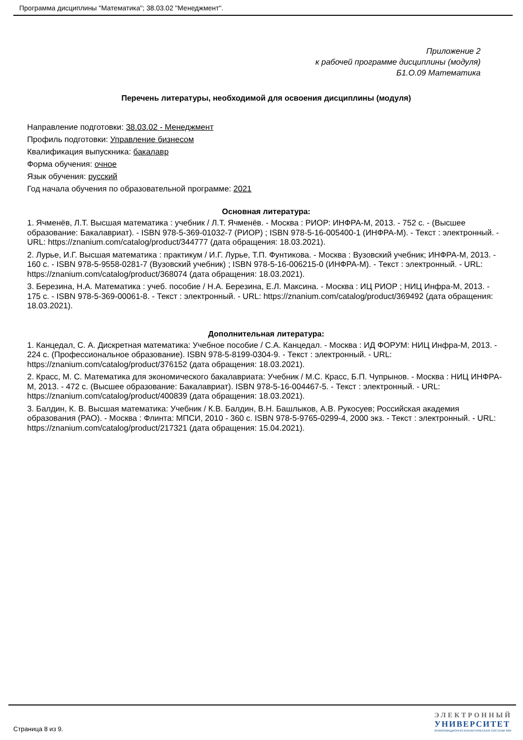Программа дисциплины "Математика"; 38.03.02 "Менеджмент".
Приложение 2
к рабочей программе дисциплины (модуля)
Б1.О.09 Математика
Перечень литературы, необходимой для освоения дисциплины (модуля)
Направление подготовки: 38.03.02 - Менеджмент
Профиль подготовки: Управление бизнесом
Квалификация выпускника: бакалавр
Форма обучения: очное
Язык обучения: русский
Год начала обучения по образовательной программе: 2021
Основная литература:
1. Ячменёв, Л.Т. Высшая математика : учебник / Л.Т. Ячменёв. - Москва : РИОР: ИНФРА-М, 2013. - 752 с. - (Высшее образование: Бакалавриат). - ISBN 978-5-369-01032-7 (РИОР) ; ISBN 978-5-16-005400-1 (ИНФРА-М). - Текст : электронный. - URL: https://znanium.com/catalog/product/344777 (дата обращения: 18.03.2021).
2. Лурье, И.Г. Высшая математика : практикум / И.Г. Лурье, Т.П. Фунтикова. - Москва : Вузовский учебник; ИНФРА-М, 2013. - 160 с. - ISBN 978-5-9558-0281-7 (Вузовский учебник) ; ISBN 978-5-16-006215-0 (ИНФРА-М). - Текст : электронный. - URL: https://znanium.com/catalog/product/368074 (дата обращения: 18.03.2021).
3. Березина, Н.А. Математика : учеб. пособие / Н.А. Березина, Е.Л. Максина. - Москва : ИЦ РИОР ; НИЦ Инфра-М, 2013. - 175 с. - ISBN 978-5-369-00061-8. - Текст : электронный. - URL: https://znanium.com/catalog/product/369492 (дата обращения: 18.03.2021).
Дополнительная литература:
1. Канцедал, С. А. Дискретная математика: Учебное пособие / С.А. Канцедал. - Москва : ИД ФОРУМ: НИЦ Инфра-М, 2013. - 224 с. (Профессиональное образование). ISBN 978-5-8199-0304-9. - Текст : электронный. - URL: https://znanium.com/catalog/product/376152 (дата обращения: 18.03.2021).
2. Красс, М. С. Математика для экономического бакалавриата: Учебник / М.С. Красс, Б.П. Чупрынов. - Москва : НИЦ ИНФРА-М, 2013. - 472 с. (Высшее образование: Бакалавриат). ISBN 978-5-16-004467-5. - Текст : электронный. - URL: https://znanium.com/catalog/product/400839 (дата обращения: 18.03.2021).
3. Балдин, К. В. Высшая математика: Учебник / К.В. Балдин, В.Н. Башлыков, А.В. Рукосуев; Российская академия образования (РАО). - Москва : Флинта: МПСИ, 2010 - 360 с. ISBN 978-5-9765-0299-4, 2000 экз. - Текст : электронный. - URL: https://znanium.com/catalog/product/217321 (дата обращения: 15.04.2021).
Страница 8 из 9.
ЭЛЕКТРОННЫЙ
УНИВЕРСИТЕТ
ИНФОРМАЦИОННО-АНАЛИТИЧЕСКАЯ СИСТЕМА КФУ